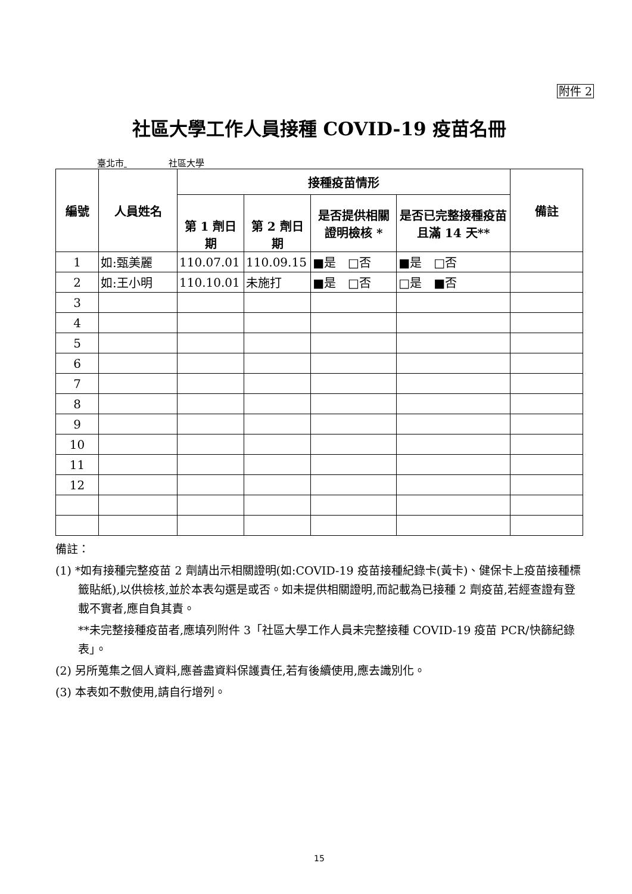附件 2
社區大學工作人員接種 COVID-19 疫苗名冊
臺北市 社區大學
| 編號 | 人員姓名 | 接種疫苗情形 | | | | 備註 |
| --- | --- | --- | --- | --- | --- | --- |
| | | 第 1 劑日期 | 第 2 劑日期 | 是否提供相關證明檢核 * | 是否已完整接種疫苗且滿 14 天** | |
| 1 | 如:甄美麗 | 110.07.01 | 110.09.15 | ■是 □否 | ■是 □否 | |
| 2 | 如:王小明 | 110.10.01 | 未施打 | ■是 □否 | □是 ■否 | |
| 3 | | | | | | |
| 4 | | | | | | |
| 5 | | | | | | |
| 6 | | | | | | |
| 7 | | | | | | |
| 8 | | | | | | |
| 9 | | | | | | |
| 10 | | | | | | |
| 11 | | | | | | |
| 12 | | | | | | |
備註：
(1) *如有接種完整疫苗 2 劑請出示相關證明(如:COVID-19 疫苗接種紀錄卡(黃卡)、健保卡上疫苗接種標籤貼紙),以供檢核,並於本表勾選是或否。如未提供相關證明,而記載為已接種 2 劑疫苗,若經查證有登載不實者,應自負其責。
**未完整接種疫苗者,應填列附件 3「社區大學工作人員未完整接種 COVID-19 疫苗 PCR/快篩紀錄表」。
(2) 另所蒐集之個人資料,應善盡資料保護責任,若有後續使用,應去識別化。
(3) 本表如不敷使用,請自行增列。
15